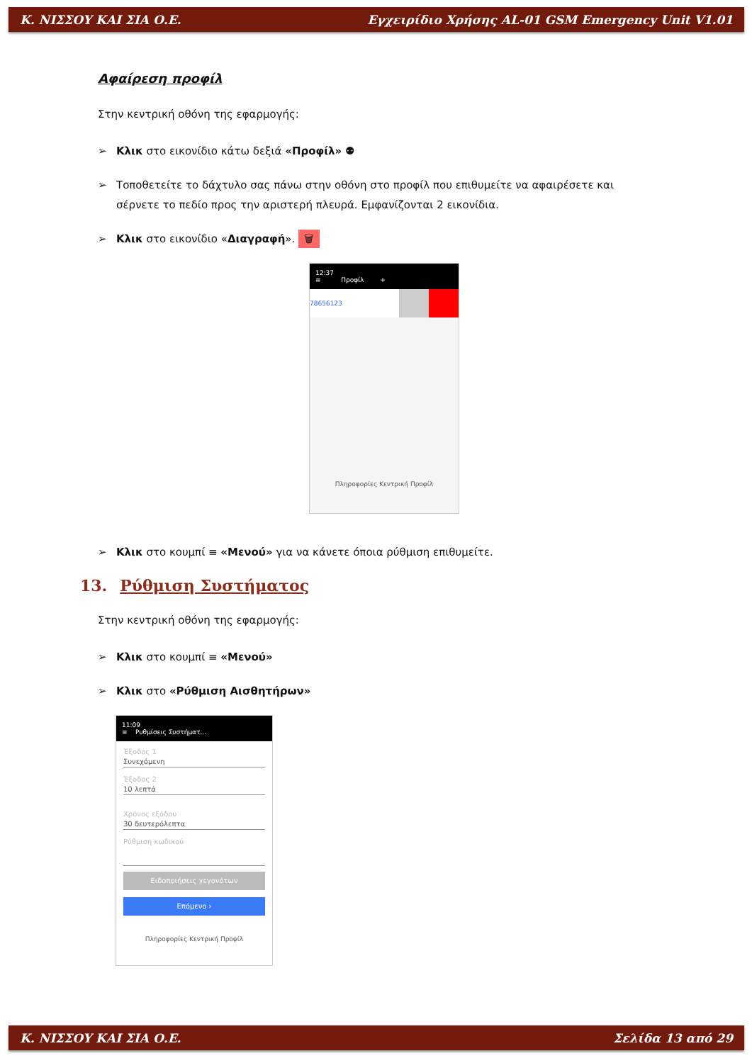Κ. ΝΙΣΣΟΥ ΚΑΙ ΣΙΑ Ο.Ε. Εγχειρίδιο Χρήσης AL-01 GSM Emergency Unit V1.01
Αφαίρεση προφίλ
Στην κεντρική οθόνη της εφαρμογής:
Κλικ στο εικονίδιο κάτω δεξιά «Προφίλ» ⚉
Τοποθετείτε το δάχτυλο σας πάνω στην οθόνη στο προφίλ που επιθυμείτε να αφαιρέσετε και σέρνετε το πεδίο προς την αριστερή πλευρά. Εμφανίζονται 2 εικονίδια.
Κλικ στο εικονίδιο «Διαγραφή». 🗑
12:37
≡ Προφίλ +
78656123
Πληροφορίες Κεντρική Προφίλ
Κλικ στο κουμπί ≡ «Μενού» για να κάνετε όποια ρύθμιση επιθυμείτε.
13. Ρύθμιση Συστήματος
Στην κεντρική οθόνη της εφαρμογής:
Κλικ στο κουμπί ≡ «Μενού»
Κλικ στο «Ρύθμιση Αισθητήρων»
11:09
≡ Ρυθμίσεις Συστήματ...
Έξοδος 1
Συνεχόμενη
Έξοδος 2
10 λεπτά
Χρόνος εξόδου
30 δευτερόλεπτα
Ρύθμιση κωδικού
Ειδοποιήσεις γεγονότων
Επόμενο ›
Πληροφορίες Κεντρική Προφίλ
Κ. ΝΙΣΣΟΥ ΚΑΙ ΣΙΑ Ο.Ε. Σελίδα 13 από 29